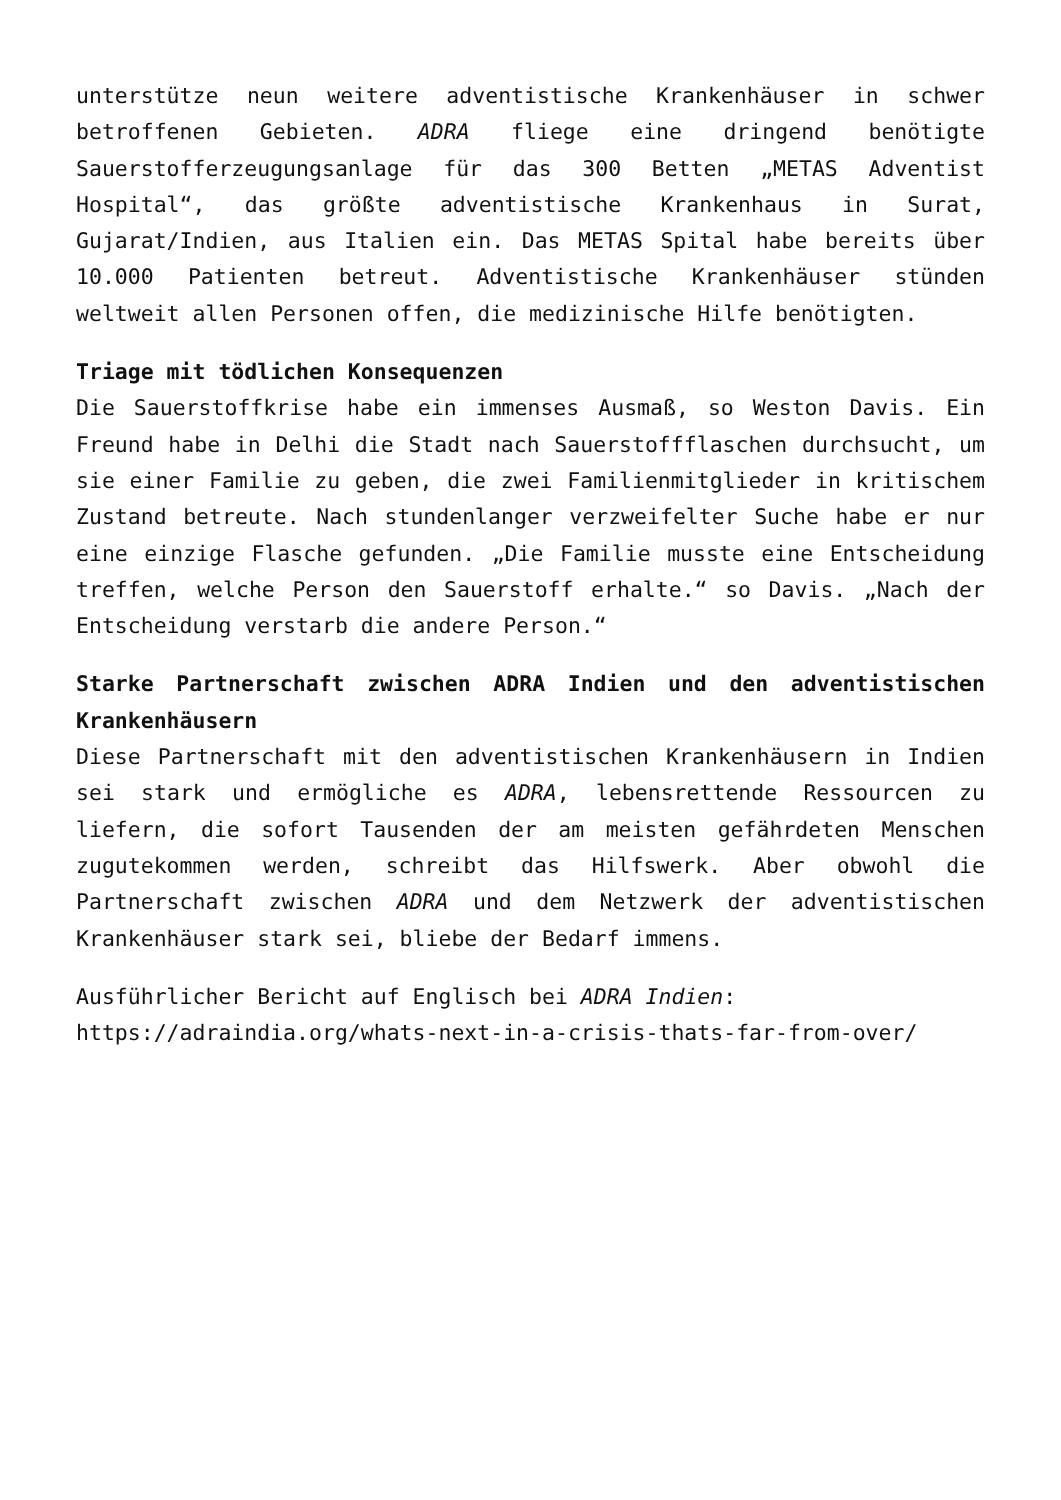unterstütze neun weitere adventistische Krankenhäuser in schwer betroffenen Gebieten. ADRA fliege eine dringend benötigte Sauerstofferzeugungsanlage für das 300 Betten „METAS Adventist Hospital“, das größte adventistische Krankenhaus in Surat, Gujarat/Indien, aus Italien ein. Das METAS Spital habe bereits über 10.000 Patienten betreut. Adventistische Krankenhäuser stünden weltweit allen Personen offen, die medizinische Hilfe benötigten.
Triage mit tödlichen Konsequenzen
Die Sauerstoffkrise habe ein immenses Ausmaß, so Weston Davis. Ein Freund habe in Delhi die Stadt nach Sauerstoffflaschen durchsucht, um sie einer Familie zu geben, die zwei Familienmitglieder in kritischem Zustand betreute. Nach stundenlanger verzweifelter Suche habe er nur eine einzige Flasche gefunden. „Die Familie musste eine Entscheidung treffen, welche Person den Sauerstoff erhalte.“ so Davis. „Nach der Entscheidung verstarb die andere Person.“
Starke Partnerschaft zwischen ADRA Indien und den adventistischen Krankenhäusern
Diese Partnerschaft mit den adventistischen Krankenhäusern in Indien sei stark und ermögliche es ADRA, lebensrettende Ressourcen zu liefern, die sofort Tausenden der am meisten gefährdeten Menschen zugutekommen werden, schreibt das Hilfswerk. Aber obwohl die Partnerschaft zwischen ADRA und dem Netzwerk der adventistischen Krankenhäuser stark sei, bliebe der Bedarf immens.
Ausführlicher Bericht auf Englisch bei ADRA Indien:
https://adraindia.org/whats-next-in-a-crisis-thats-far-from-over/